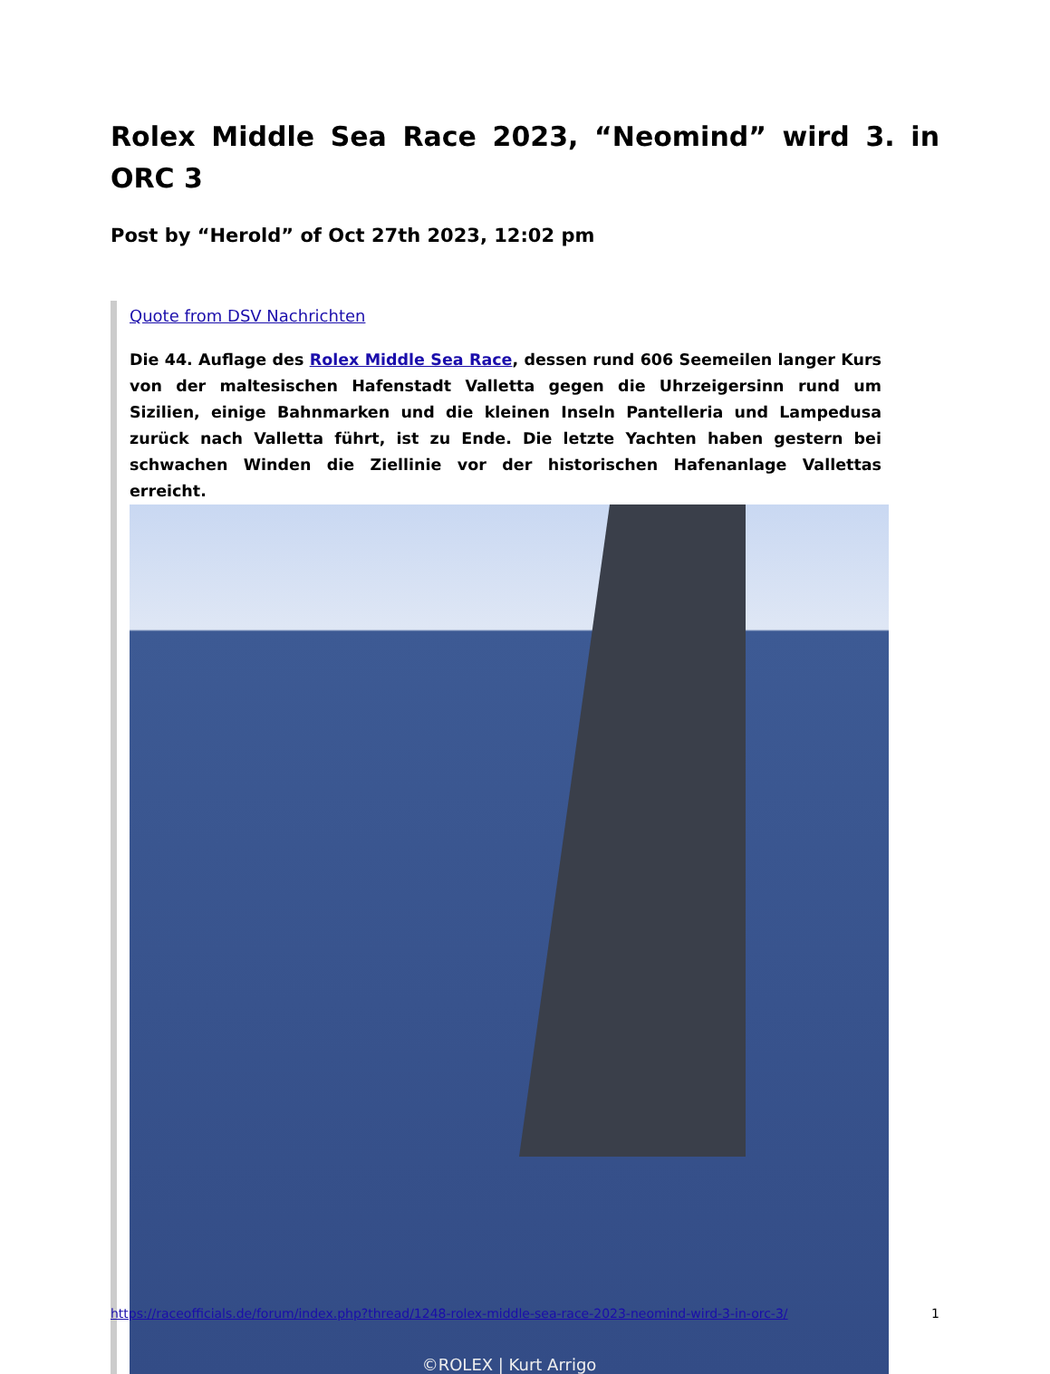Rolex Middle Sea Race 2023, “Neomind” wird 3. in ORC 3
Post by “Herold” of Oct 27th 2023, 12:02 pm
Quote from DSV Nachrichten
Die 44. Auflage des Rolex Middle Sea Race, dessen rund 606 Seemeilen langer Kurs von der maltesischen Hafenstadt Valletta gegen die Uhrzeigersinn rund um Sizilien, einige Bahnmarken und die kleinen Inseln Pantelleria und Lampedusa zurück nach Valletta führt, ist zu Ende. Die letzte Yachten haben gestern bei schwachen Winden die Ziellinie vor der historischen Hafenanlage Vallettas erreicht.
©ROLEX | Kurt Arrigo
https://raceofficials.de/forum/index.php?thread/1248-rolex-middle-sea-race-2023-neomind-wird-3-in-orc-3/ 1